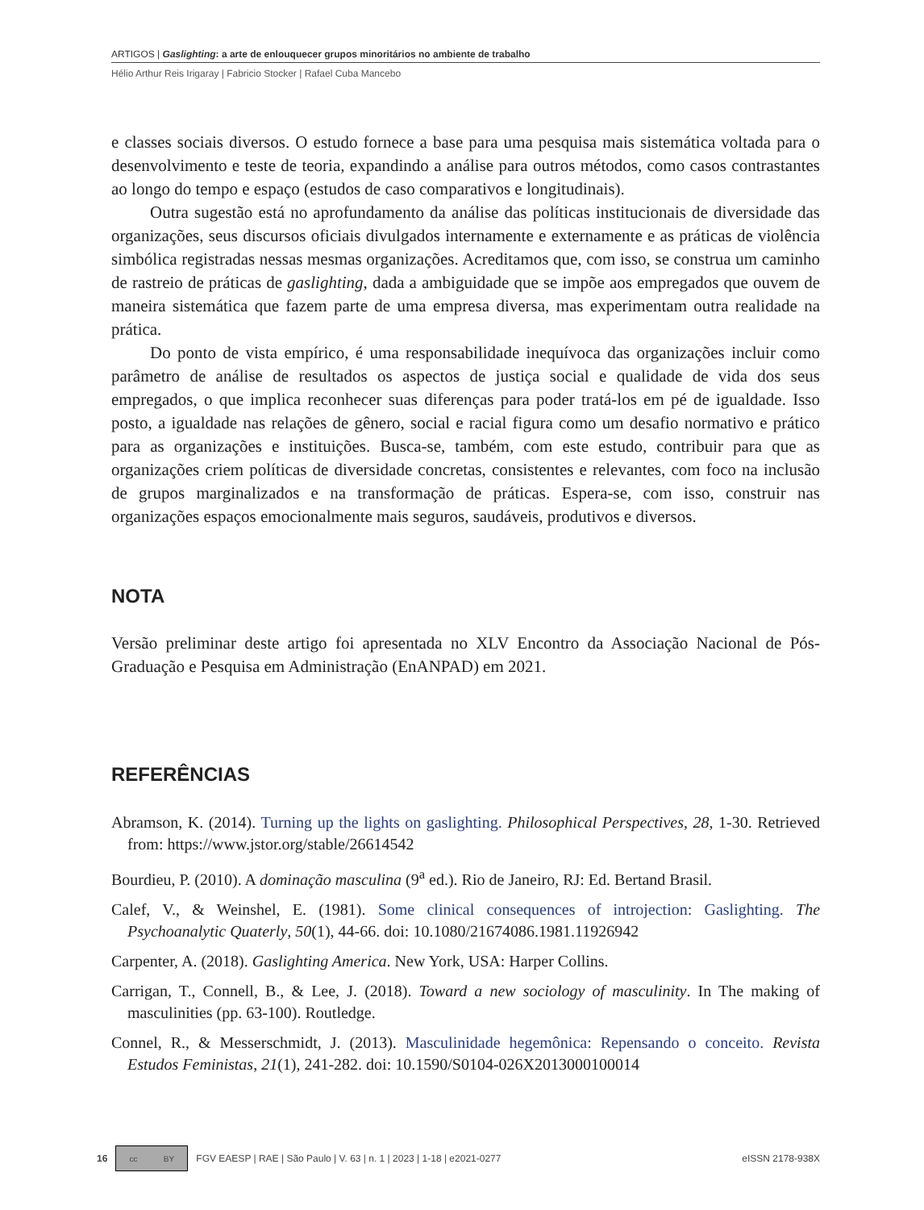ARTIGOS | Gaslighting: a arte de enlouquecer grupos minoritários no ambiente de trabalho
Hélio Arthur Reis Irigaray | Fabricio Stocker | Rafael Cuba Mancebo
e classes sociais diversos. O estudo fornece a base para uma pesquisa mais sistemática voltada para o desenvolvimento e teste de teoria, expandindo a análise para outros métodos, como casos contrastantes ao longo do tempo e espaço (estudos de caso comparativos e longitudinais).
Outra sugestão está no aprofundamento da análise das políticas institucionais de diversidade das organizações, seus discursos oficiais divulgados internamente e externamente e as práticas de violência simbólica registradas nessas mesmas organizações. Acreditamos que, com isso, se construa um caminho de rastreio de práticas de gaslighting, dada a ambiguidade que se impõe aos empregados que ouvem de maneira sistemática que fazem parte de uma empresa diversa, mas experimentam outra realidade na prática.
Do ponto de vista empírico, é uma responsabilidade inequívoca das organizações incluir como parâmetro de análise de resultados os aspectos de justiça social e qualidade de vida dos seus empregados, o que implica reconhecer suas diferenças para poder tratá-los em pé de igualdade. Isso posto, a igualdade nas relações de gênero, social e racial figura como um desafio normativo e prático para as organizações e instituições. Busca-se, também, com este estudo, contribuir para que as organizações criem políticas de diversidade concretas, consistentes e relevantes, com foco na inclusão de grupos marginalizados e na transformação de práticas. Espera-se, com isso, construir nas organizações espaços emocionalmente mais seguros, saudáveis, produtivos e diversos.
NOTA
Versão preliminar deste artigo foi apresentada no XLV Encontro da Associação Nacional de Pós-Graduação e Pesquisa em Administração (EnANPAD) em 2021.
REFERÊNCIAS
Abramson, K. (2014). Turning up the lights on gaslighting. Philosophical Perspectives, 28, 1-30. Retrieved from: https://www.jstor.org/stable/26614542
Bourdieu, P. (2010). A dominação masculina (9<sup>a</sup> ed.). Rio de Janeiro, RJ: Ed. Bertand Brasil.
Calef, V., & Weinshel, E. (1981). Some clinical consequences of introjection: Gaslighting. The Psychoanalytic Quaterly, 50(1), 44-66. doi: 10.1080/21674086.1981.11926942
Carpenter, A. (2018). Gaslighting America. New York, USA: Harper Collins.
Carrigan, T., Connell, B., & Lee, J. (2018). Toward a new sociology of masculinity. In The making of masculinities (pp. 63-100). Routledge.
Connel, R., & Messerschmidt, J. (2013). Masculinidade hegemônica: Repensando o conceito. Revista Estudos Feministas, 21(1), 241-282. doi: 10.1590/S0104-026X2013000100014
16
cc BY
FGV EAESP | RAE | São Paulo | V. 63 | n. 1 | 2023 | 1-18 | e2021-0277 eISSN 2178-938X